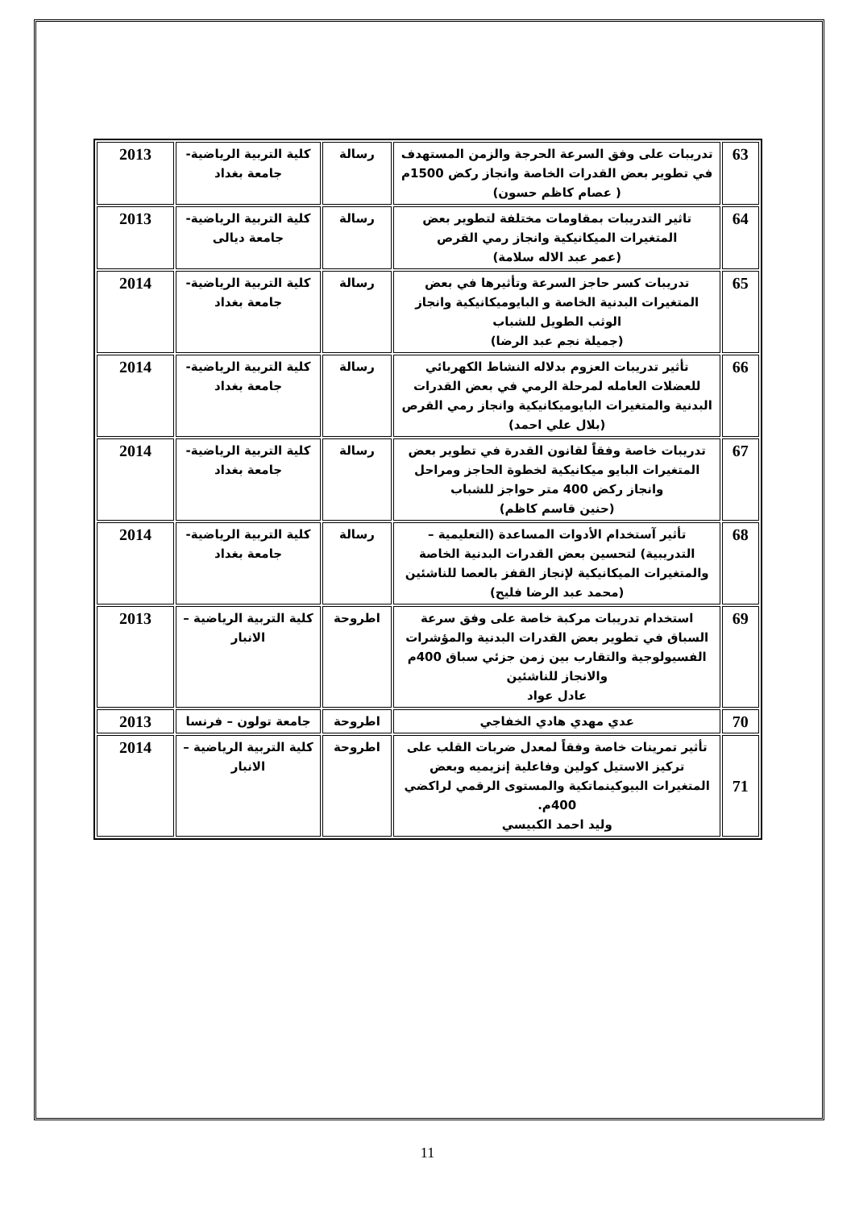| 63 | تدريبات على وفق السرعة الحرجة والزمن المستهدف في تطوير بعض القدرات الخاصة وانجاز ركض 1500م ( عصام كاظم حسون) | رسالة | كلية التربية الرياضية- جامعة بغداد | 2013 |
| 64 | تاثير التدريبات بمقاومات مختلفة لتطوير بعض المتغيرات الميكانيكية وانجاز رمي القرص (عمر عبد الاله سلامة) | رسالة | كلية التربية الرياضية- جامعة ديالى | 2013 |
| 65 | تدريبات كسر حاجز السرعة وتأثيرها في بعض المتغيرات البدنية الخاصة و البايوميكانيكية وانجاز الوثب الطويل للشباب (جميلة نجم عبد الرضا) | رسالة | كلية التربية الرياضية- جامعة بغداد | 2014 |
| 66 | تأثير تدريبات العزوم بدلاله النشاط الكهربائي للعضلات العامله لمرحلة الرمي في بعض القدرات البدنية والمتغيرات البايوميكانيكية وانجاز رمي القرص (بلال علي احمد) | رسالة | كلية التربية الرياضية- جامعة بغداد | 2014 |
| 67 | تدريبات خاصة وفقاً لقانون القدرة في تطوير بعض المتغيرات البايو ميكانيكية لخطوة الحاجز ومراحل وانجاز ركض 400 متر حواجز للشباب (حنين قاسم كاظم) | رسالة | كلية التربية الرياضية- جامعة بغداد | 2014 |
| 68 | تأثير آستخدام الأدوات المساعدة (التعليمية – التدريبية) لتحسين بعض القدرات البدنية الخاصة والمتغيرات الميكانيكية لإنجاز القفز بالعصا للناشئين (محمد عبد الرضا فليح) | رسالة | كلية التربية الرياضية- جامعة بغداد | 2014 |
| 69 | استخدام تدريبات مركبة خاصة على وفق سرعة السباق في تطوير بعض القدرات البدنية والمؤشرات الفسيولوجية والتقارب بين زمن جزئي سباق 400م والانجاز للناشئين عادل عواد | اطروحة | كلية التربية الرياضية – الانبار | 2013 |
| 70 | عدي مهدي هادي الخفاجي | اطروحة | جامعة تولون – فرنسا | 2013 |
| 71 | تأثير تمرينات خاصة وفقاً لمعدل ضربات القلب على تركيز الاستيل كولين وفاعلية إنزيميه وبعض المتغيرات البيوكينماتكية والمستوى الرقمي لراكضي 400م. وليد احمد الكبيسي | اطروحة | كلية التربية الرياضية – الانبار | 2014 |
11